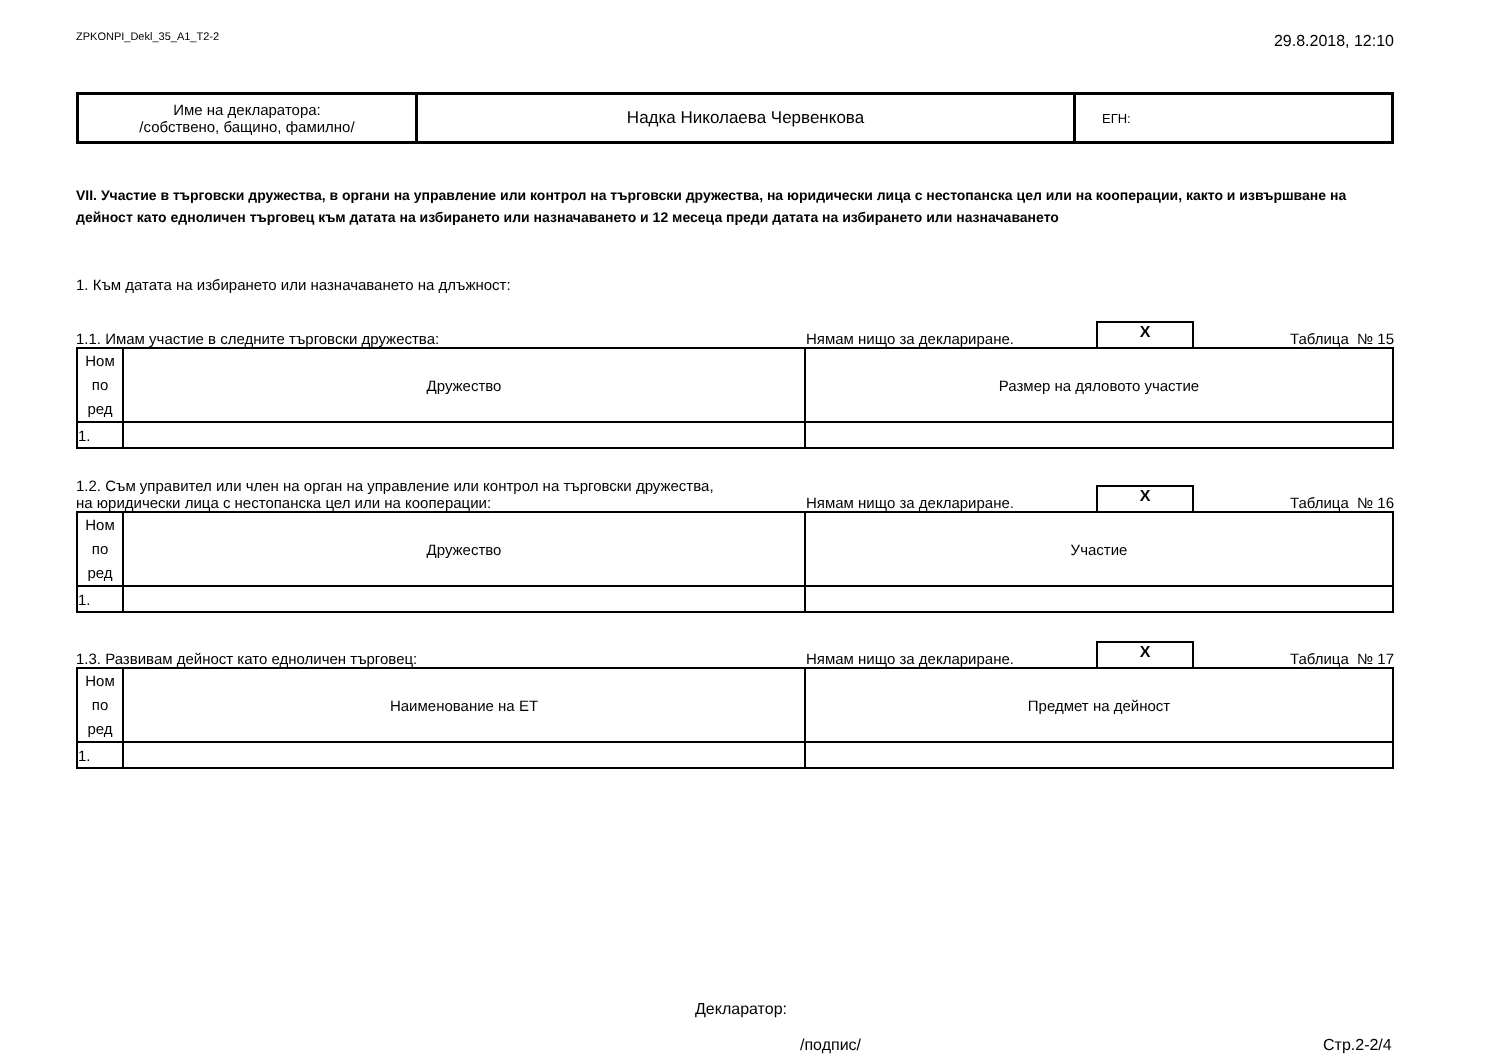ZPKONPI_Dekl_35_A1_T2-2 29.8.2018, 12:10
| Име на декларатора: /собствено, бащино, фамилно/ | Надка Николаева Червенкова | ЕГН: |
VII. Участие в търговски дружества, в органи на управление или контрол на търговски дружества, на юридически лица с нестопанска цел или на кооперации, както и извършване на дейност като едноличен търговец към датата на избирането или назначаването и 12 месеца преди датата на избирането или назначаването
1. Към датата на избирането или назначаването на длъжност:
1.1. Имам участие в следните търговски дружества:
Нямам нищо за деклариране.
X
Таблица № 15
| Ном по ред | Дружество | Размер на дяловото участие |
| 1. | | |
1.2. Съм управител или член на орган на управление или контрол на търговски дружества,
на юридически лица с нестопанска цел или на кооперации:
Нямам нищо за деклариране.
X
Таблица № 16
| Ном по ред | Дружество | Участие |
| 1. | | |
1.3. Развивам дейност като едноличен търговец:
Нямам нищо за деклариране.
X
Таблица № 17
| Ном по ред | Наименование на ЕТ | Предмет на дейност |
| 1. | | |
Декларатор:
/подпис/ Стр.2-2/4